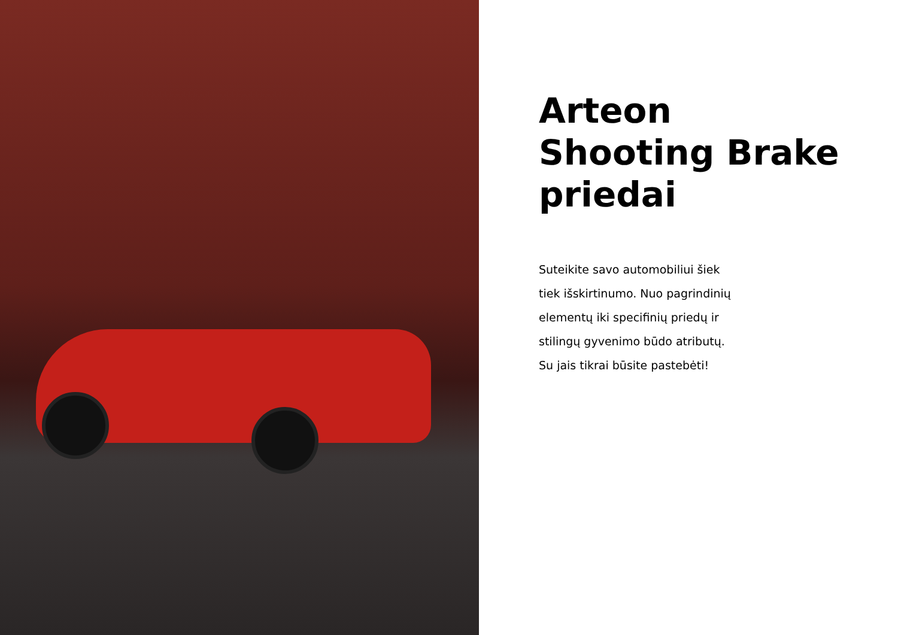Arteon
Shooting Brake
priedai
Suteikite savo automobiliui šiek
tiek išskirtinumo. Nuo pagrindinių
elementų iki specifinių priedų ir
stilingų gyvenimo būdo atributų.
Su jais tikrai būsite pastebėti!